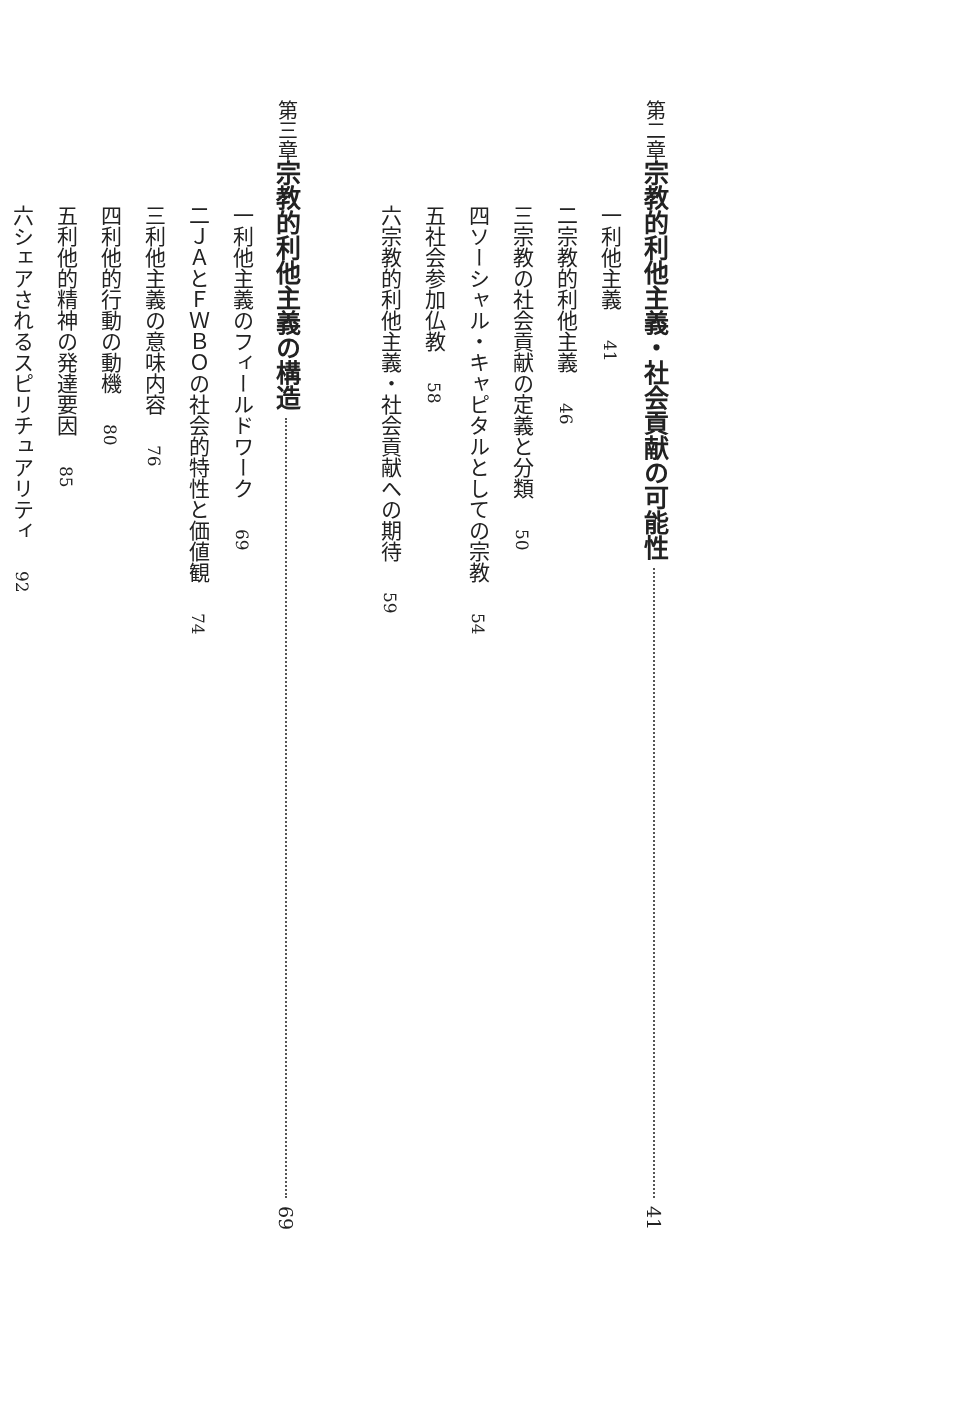第二章 宗教的利他主義・社会貢献の可能性 41
一 利他主義 41
二 宗教的利他主義 46
三 宗教の社会貢献の定義と分類 50
四 ソーシャル・キャピタルとしての宗教 54
五 社会参加仏教 58
六 宗教的利他主義・社会貢献への期待 59
第三章 宗教的利他主義の構造 69
一 利他主義のフィールドワーク 69
二 ＪＡとＦＷＢＯの社会的特性と価値観 74
三 利他主義の意味内容 76
四 利他的行動の動機 80
五 利他的精神の発達要因 85
六 シェアされるスピリチュアリティ 92